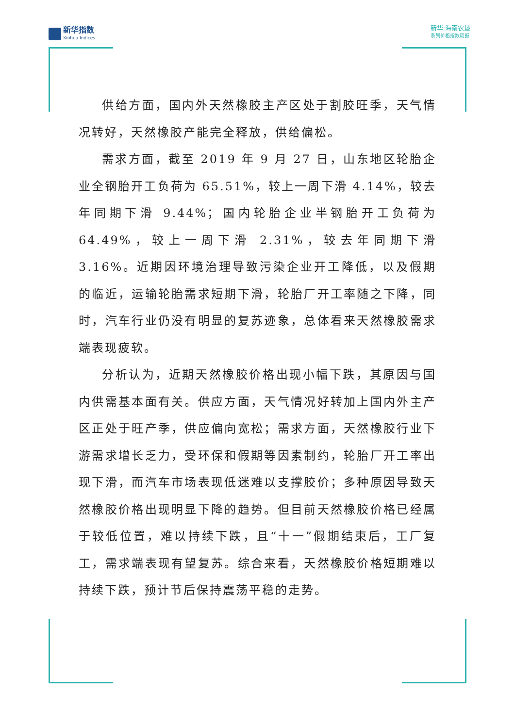新华指数
Xinhua Indices
新华·海南农垦
系列价格指数周报
供给方面，国内外天然橡胶主产区处于割胶旺季，天气情况转好，天然橡胶产能完全释放，供给偏松。
需求方面，截至 2019 年 9 月 27 日，山东地区轮胎企业全钢胎开工负荷为 65.51%，较上一周下滑 4.14%，较去年同期下滑 9.44%；国内轮胎企业半钢胎开工负荷为 64.49%，较上一周下滑 2.31%，较去年同期下滑 3.16%。近期因环境治理导致污染企业开工降低，以及假期的临近，运输轮胎需求短期下滑，轮胎厂开工率随之下降，同时，汽车行业仍没有明显的复苏迹象，总体看来天然橡胶需求端表现疲软。
分析认为，近期天然橡胶价格出现小幅下跌，其原因与国内供需基本面有关。供应方面，天气情况好转加上国内外主产区正处于旺产季，供应偏向宽松；需求方面，天然橡胶行业下游需求增长乏力，受环保和假期等因素制约，轮胎厂开工率出现下滑，而汽车市场表现低迷难以支撑胶价；多种原因导致天然橡胶价格出现明显下降的趋势。但目前天然橡胶价格已经属于较低位置，难以持续下跌，且“十一”假期结束后，工厂复工，需求端表现有望复苏。综合来看，天然橡胶价格短期难以持续下跌，预计节后保持震荡平稳的走势。